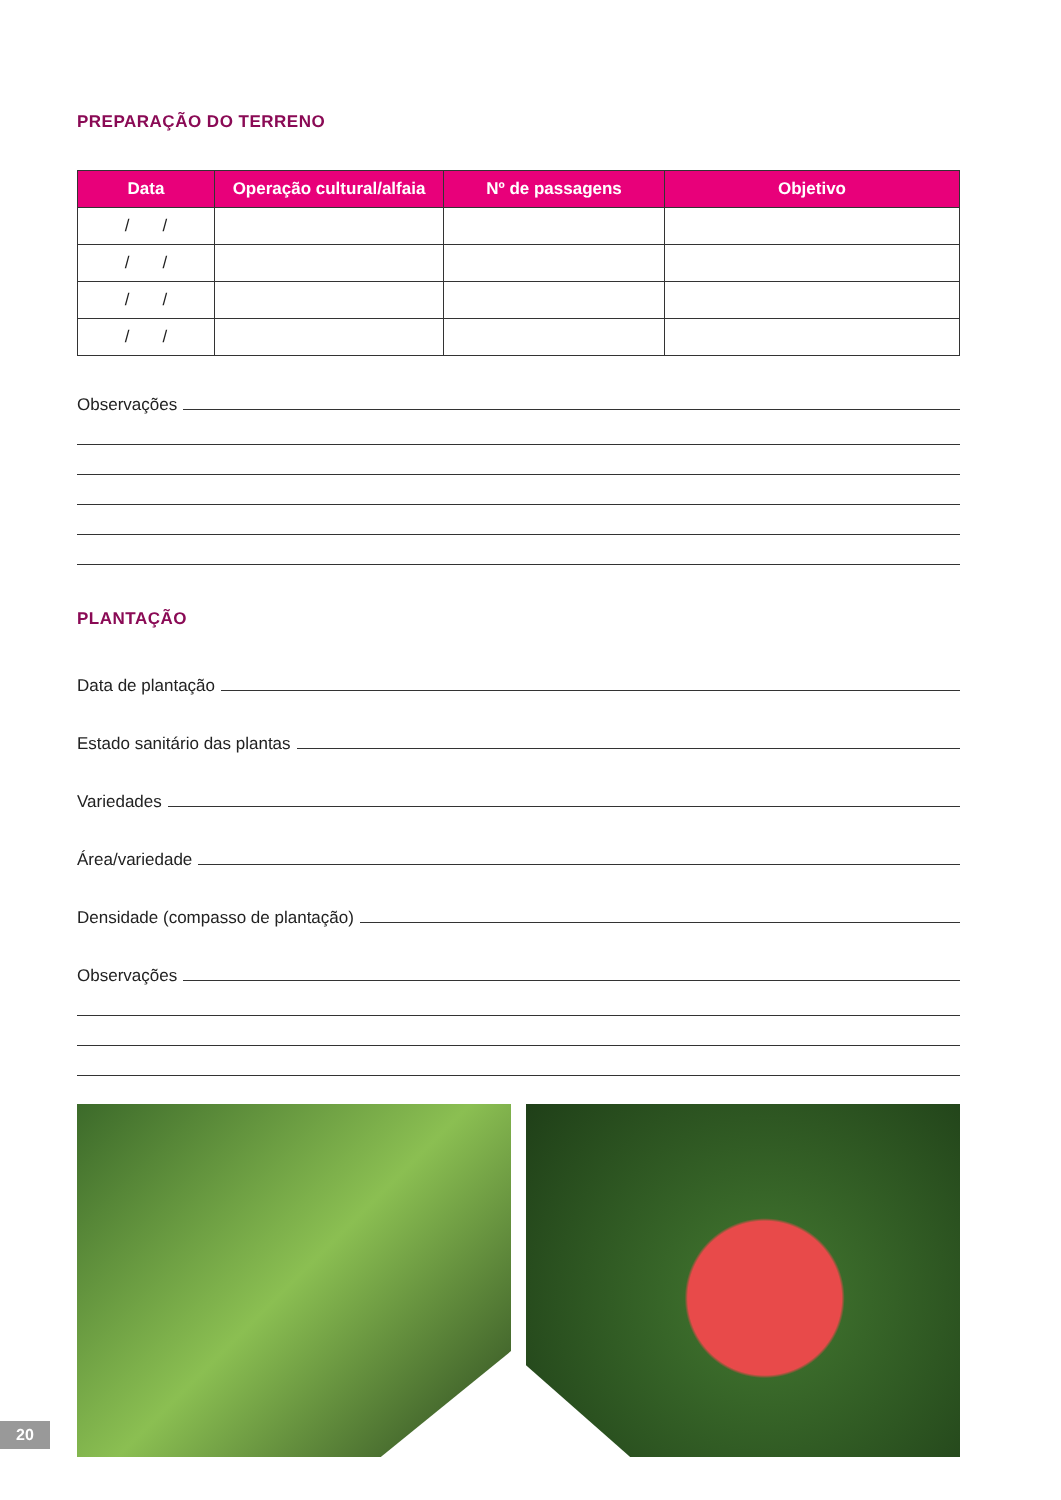PREPARAÇÃO DO TERRENO
| Data | Operação cultural/alfaia | Nº de passagens | Objetivo |
| --- | --- | --- | --- |
| / / | | | |
| / / | | | |
| / / | | | |
| / / | | | |
Observações
PLANTAÇÃO
Data de plantação
Estado sanitário das plantas
Variedades
Área/variedade
Densidade (compasso de plantação)
Observações
20